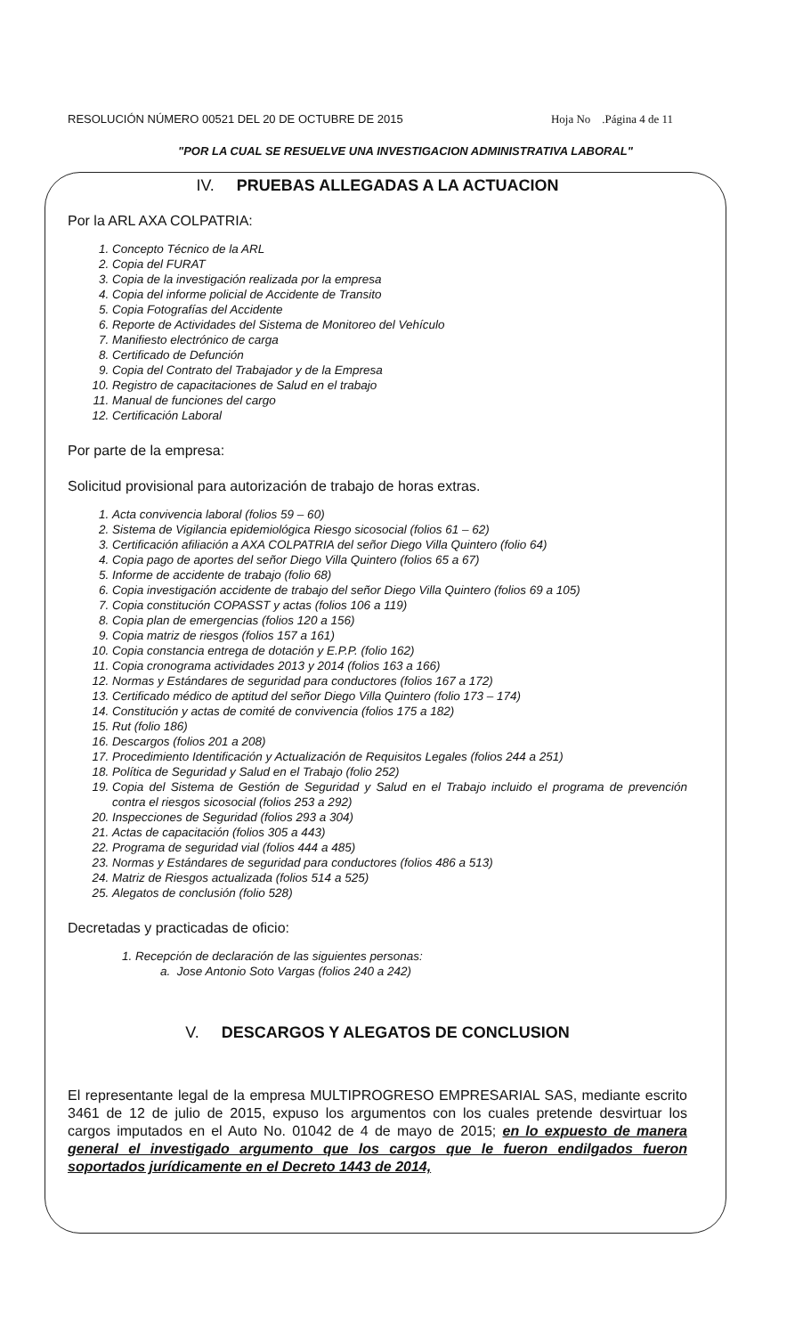RESOLUCIÓN NÚMERO 00521 DEL 20 DE OCTUBRE DE 2015 Hoja No .Página 4 de 11
"POR LA CUAL SE RESUELVE UNA INVESTIGACION ADMINISTRATIVA LABORAL"
IV. PRUEBAS ALLEGADAS A LA ACTUACION
Por la ARL AXA COLPATRIA:
1. Concepto Técnico de la ARL
2. Copia del FURAT
3. Copia de la investigación realizada por la empresa
4. Copia del informe policial de Accidente de Transito
5. Copia Fotografías del Accidente
6. Reporte de Actividades del Sistema de Monitoreo del Vehículo
7. Manifiesto electrónico de carga
8. Certificado de Defunción
9. Copia del Contrato del Trabajador y de la Empresa
10. Registro de capacitaciones de Salud en el trabajo
11. Manual de funciones del cargo
12. Certificación Laboral
Por parte de la empresa:
Solicitud provisional para autorización de trabajo de horas extras.
1. Acta convivencia laboral (folios 59 – 60)
2. Sistema de Vigilancia epidemiológica Riesgo sicosocial (folios 61 – 62)
3. Certificación afiliación a AXA COLPATRIA del señor Diego Villa Quintero (folio 64)
4. Copia pago de aportes del señor Diego Villa Quintero (folios 65 a 67)
5. Informe de accidente de trabajo (folio 68)
6. Copia investigación accidente de trabajo del señor Diego Villa Quintero (folios 69 a 105)
7. Copia constitución COPASST y actas (folios 106 a 119)
8. Copia plan de emergencias (folios 120 a 156)
9. Copia matriz de riesgos (folios 157 a 161)
10. Copia constancia entrega de dotación y E.P.P. (folio 162)
11. Copia cronograma actividades 2013 y 2014 (folios 163 a 166)
12. Normas y Estándares de seguridad para conductores (folios 167 a 172)
13. Certificado médico de aptitud del señor Diego Villa Quintero (folio 173 – 174)
14. Constitución y actas de comité de convivencia (folios 175 a 182)
15. Rut (folio 186)
16. Descargos (folios 201 a 208)
17. Procedimiento Identificación y Actualización de Requisitos Legales (folios 244 a 251)
18. Política de Seguridad y Salud en el Trabajo (folio 252)
19. Copia del Sistema de Gestión de Seguridad y Salud en el Trabajo incluido el programa de prevención contra el riesgos sicosocial (folios 253 a 292)
20. Inspecciones de Seguridad (folios 293 a 304)
21. Actas de capacitación (folios 305 a 443)
22. Programa de seguridad vial (folios 444 a 485)
23. Normas y Estándares de seguridad para conductores (folios 486 a 513)
24. Matriz de Riesgos actualizada (folios 514 a 525)
25. Alegatos de conclusión (folio 528)
Decretadas y practicadas de oficio:
1. Recepción de declaración de las siguientes personas:
a. Jose Antonio Soto Vargas (folios 240 a 242)
V. DESCARGOS Y ALEGATOS DE CONCLUSION
El representante legal de la empresa MULTIPROGRESO EMPRESARIAL SAS, mediante escrito 3461 de 12 de julio de 2015, expuso los argumentos con los cuales pretende desvirtuar los cargos imputados en el Auto No. 01042 de 4 de mayo de 2015; en lo expuesto de manera general el investigado argumento que los cargos que le fueron endilgados fueron soportados jurídicamente en el Decreto 1443 de 2014,